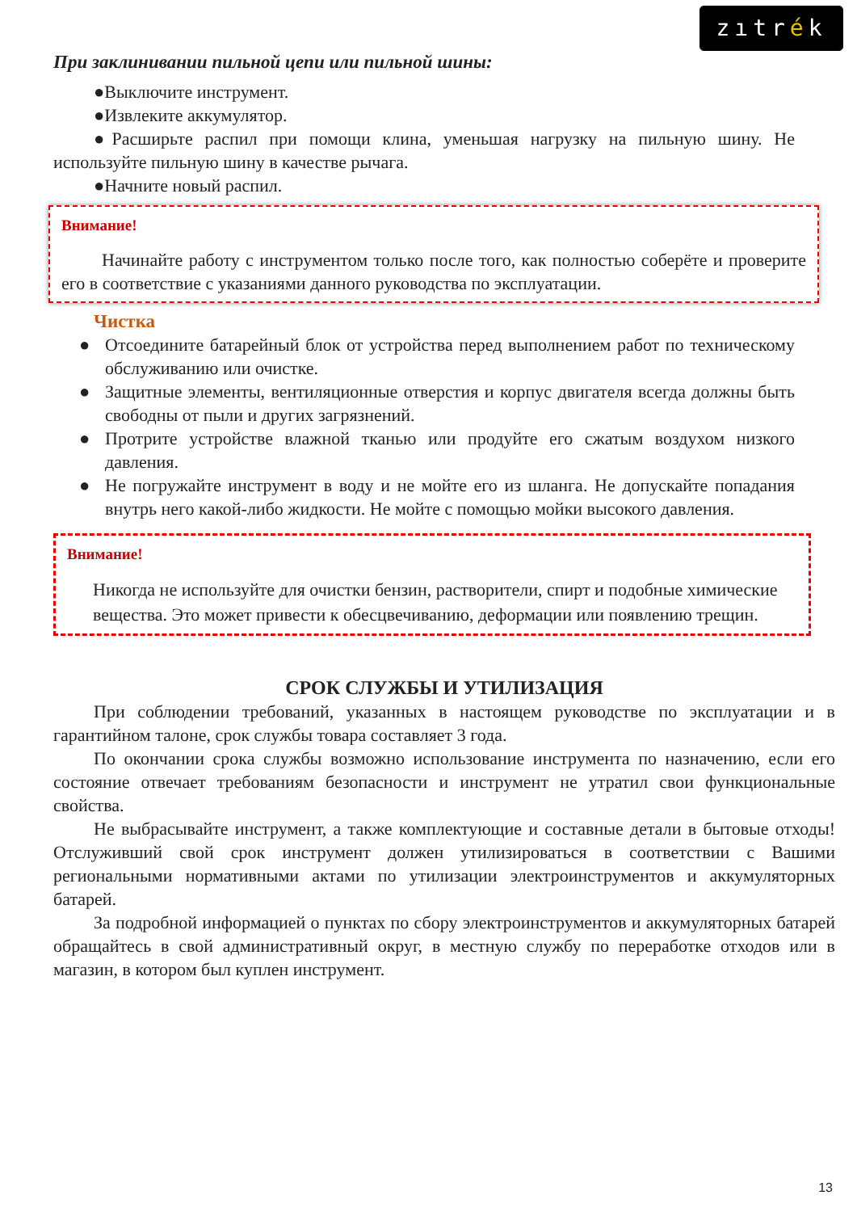zıtrék
При заклинивании пильной цепи или пильной шины:
●Выключите инструмент.
●Извлеките аккумулятор.
●Расширьте распил при помощи клина, уменьшая нагрузку на пильную шину. Не используйте пильную шину в качестве рычага.
●Начните новый распил.
Внимание!
Начинайте работу с инструментом только после того, как полностью соберёте и проверите его в соответствие с указаниями данного руководства по эксплуатации.
Чистка
● Отсоедините батарейный блок от устройства перед выполнением работ по техническому обслуживанию или очистке.
● Защитные элементы, вентиляционные отверстия и корпус двигателя всегда должны быть свободны от пыли и других загрязнений.
● Протрите устройстве влажной тканью или продуйте его сжатым воздухом низкого давления.
● Не погружайте инструмент в воду и не мойте его из шланга. Не допускайте попадания внутрь него какой-либо жидкости. Не мойте с помощью мойки высокого давления.
Внимание!
Никогда не используйте для очистки бензин, растворители, спирт и подобные химические вещества. Это может привести к обесцвечиванию, деформации или появлению трещин.
СРОК СЛУЖБЫ И УТИЛИЗАЦИЯ
При соблюдении требований, указанных в настоящем руководстве по эксплуатации и в гарантийном талоне, срок службы товара составляет 3 года.
По окончании срока службы возможно использование инструмента по назначению, если его состояние отвечает требованиям безопасности и инструмент не утратил свои функциональные свойства.
Не выбрасывайте инструмент, а также комплектующие и составные детали в бытовые отходы! Отслуживший свой срок инструмент должен утилизироваться в соответствии с Вашими региональными нормативными актами по утилизации электроинструментов и аккумуляторных батарей.
За подробной информацией о пунктах по сбору электроинструментов и аккумуляторных батарей обращайтесь в свой административный округ, в местную службу по переработке отходов или в магазин, в котором был куплен инструмент.
13